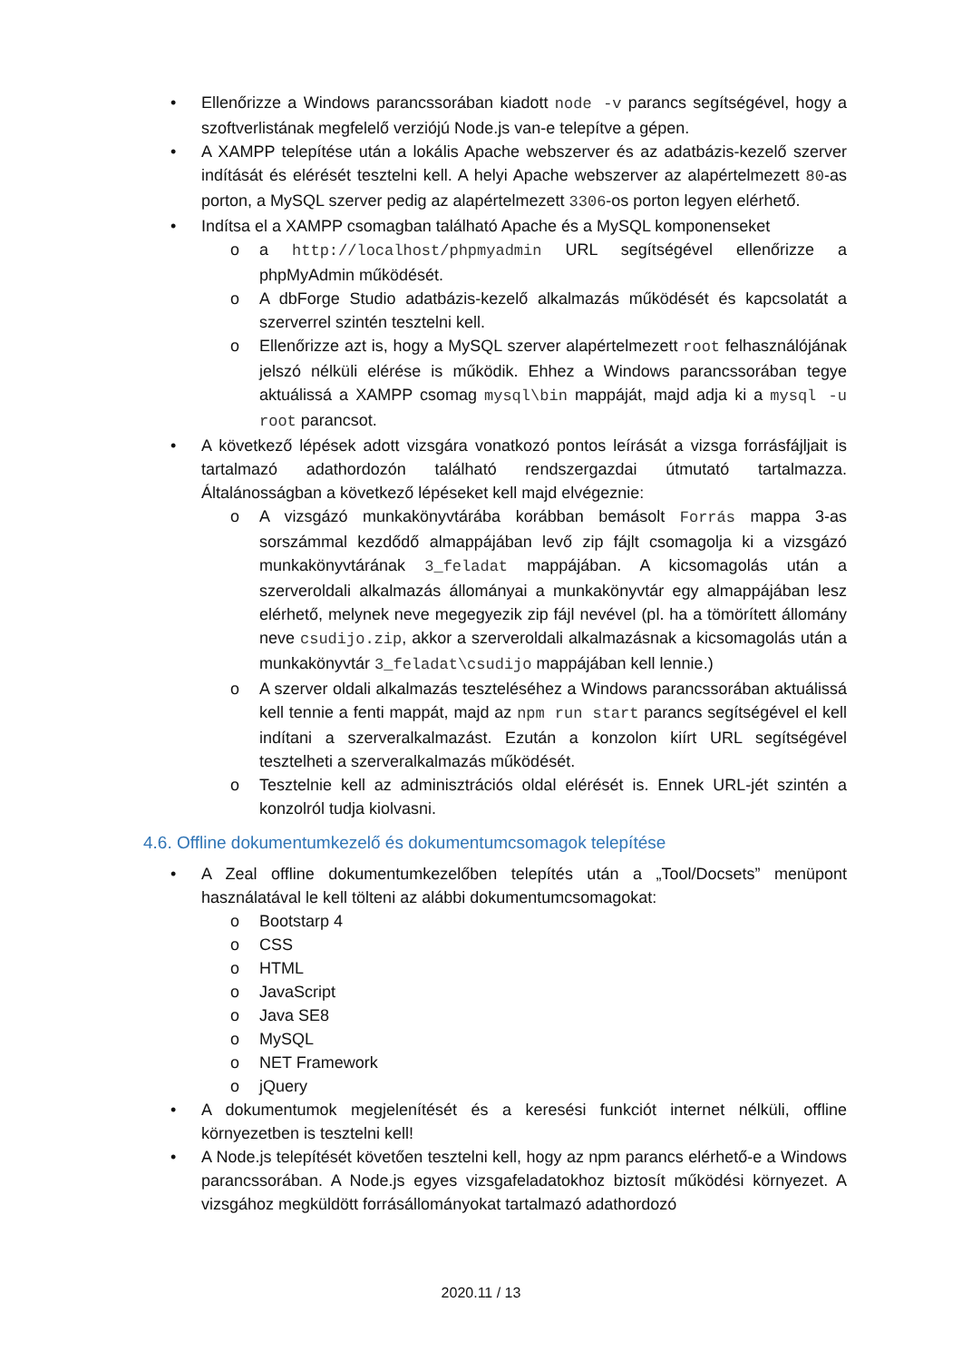• Ellenőrizze a Windows parancssorában kiadott node -v parancs segítségével, hogy a szoftverlistának megfelelő verziójú Node.js van-e telepítve a gépen.
• A XAMPP telepítése után a lokális Apache webszerver és az adatbázis-kezelő szerver indítását és elérését tesztelni kell. A helyi Apache webszerver az alapértelmezett 80-as porton, a MySQL szerver pedig az alapértelmezett 3306-os porton legyen elérhető.
• Indítsa el a XAMPP csomagban található Apache és a MySQL komponenseket
o a http://localhost/phpmyadmin URL segítségével ellenőrizze a phpMyAdmin működését.
o A dbForge Studio adatbázis-kezelő alkalmazás működését és kapcsolatát a szerverrel szintén tesztelni kell.
o Ellenőrizze azt is, hogy a MySQL szerver alapértelmezett root felhasználójának jelszó nélküli elérése is működik. Ehhez a Windows parancssorában tegye aktuálissá a XAMPP csomag mysql\bin mappáját, majd adja ki a mysql -u root parancsot.
• A következő lépések adott vizsgára vonatkozó pontos leírását a vizsga forrásfájljait is tartalmazó adathordozón található rendszergazdai útmutató tartalmazza. Általánosságban a következő lépéseket kell majd elvégeznie:
o A vizsgázó munkakönyvtárába korábban bemásolt Forrás mappa 3-as sorszámmal kezdődő almappájában levő zip fájlt csomagolja ki a vizsgázó munkakönyvtárának 3_feladat mappájában. A kicsomagolás után a szerveroldali alkalmazás állományai a munkakönyvtár egy almappájában lesz elérhető, melynek neve megegyezik zip fájl nevével (pl. ha a tömörített állomány neve csudijo.zip, akkor a szerveroldali alkalmazásnak a kicsomagolás után a munkakönyvtár 3_feladat\csudijo mappájában kell lennie.)
o A szerver oldali alkalmazás teszteléséhez a Windows parancssorában aktuálissá kell tennie a fenti mappát, majd az npm run start parancs segítségével el kell indítani a szerveralkalmazást. Ezután a konzolon kiírt URL segítségével tesztelheti a szerveralkalmazás működését.
o Tesztelnie kell az adminisztrációs oldal elérését is. Ennek URL-jét szintén a konzolról tudja kiolvasni.
4.6. Offline dokumentumkezelő és dokumentumcsomagok telepítése
• A Zeal offline dokumentumkezelőben telepítés után a „Tool/Docsets” menüpont használatával le kell tölteni az alábbi dokumentumcsomagokat:
o Bootstarp 4
o CSS
o HTML
o JavaScript
o Java SE8
o MySQL
o NET Framework
o jQuery
• A dokumentumok megjelenítését és a keresési funkciót internet nélküli, offline környezetben is tesztelni kell!
• A Node.js telepítését követően tesztelni kell, hogy az npm parancs elérhető-e a Windows parancssorában. A Node.js egyes vizsgafeladatokhoz biztosít működési környezet. A vizsgához megküldött forrásállományokat tartalmazó adathordozó
2020.11 / 13